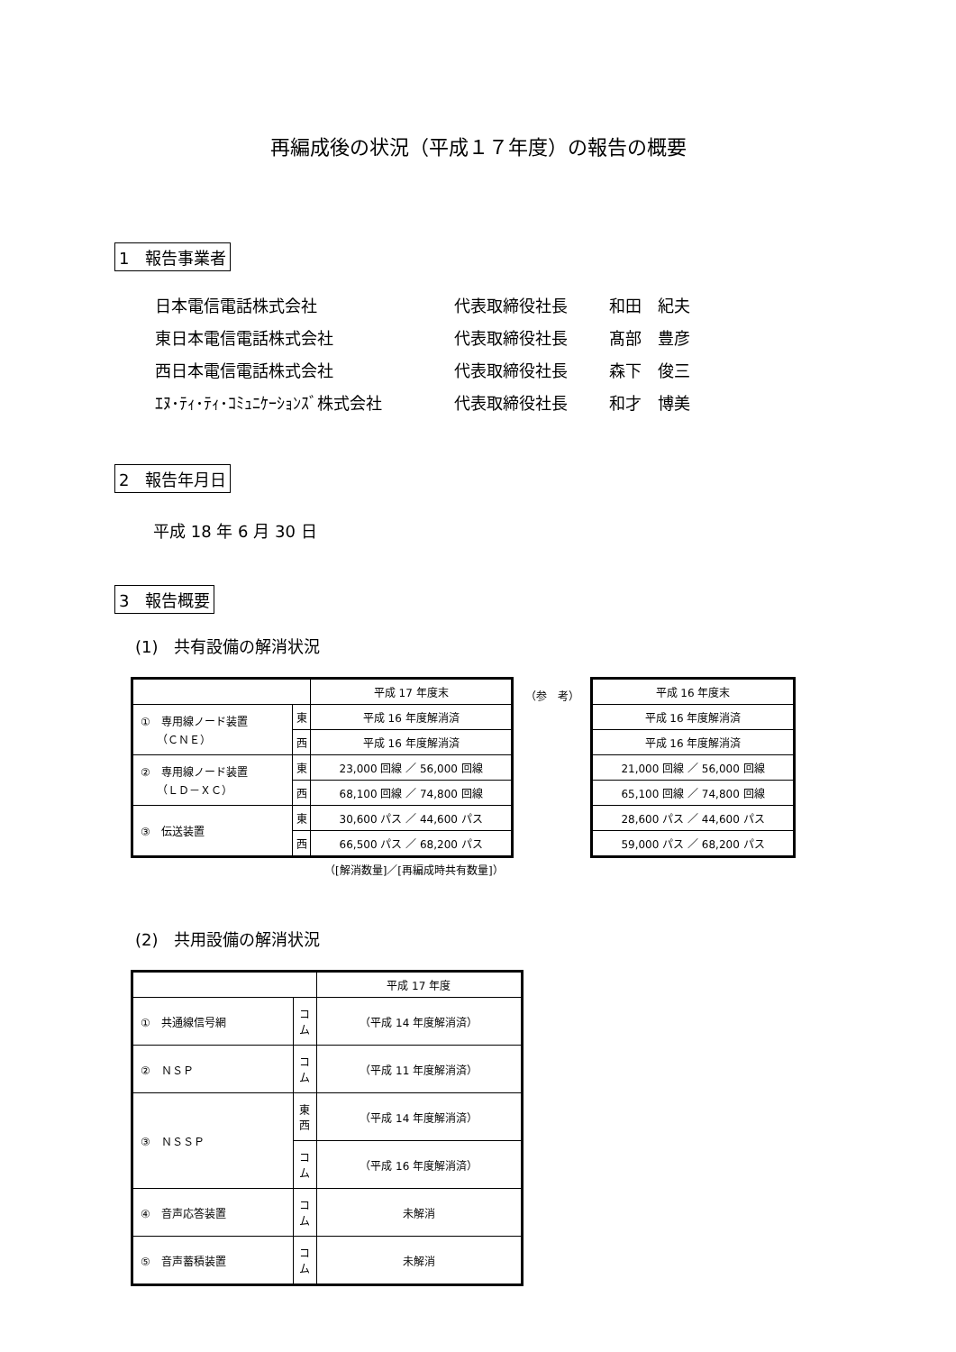再編成後の状況（平成１７年度）の報告の概要
1　報告事業者
| 日本電信電話株式会社 | 代表取締役社長 | 和田 紀夫 |
| 東日本電信電話株式会社 | 代表取締役社長 | 髙部 豊彦 |
| 西日本電信電話株式会社 | 代表取締役社長 | 森下 俊三 |
| ｴﾇ･ﾃｨ･ﾃｨ･ｺﾐｭﾆｹｰｼｮﾝｽﾞ株式会社 | 代表取締役社長 | 和才 博美 |
2　報告年月日
平成 18 年 6 月 30 日
3　報告概要
(1)　共有設備の解消状況
| | | 平成 17 年度末 |
| ① 専用線ノード装置 （ＣＮＥ） | 東 | 平成 16 年度解消済 |
| | 西 | 平成 16 年度解消済 |
| ② 専用線ノード装置 （ＬＤ－ＸＣ） | 東 | 23,000 回線 ／ 56,000 回線 |
| | 西 | 68,100 回線 ／ 74,800 回線 |
| ③ 伝送装置 | 東 | 30,600 パス ／ 44,600 パス |
| | 西 | 66,500 パス ／ 68,200 パス |
（参　考）
| 平成 16 年度末 |
| 平成 16 年度解消済 |
| 平成 16 年度解消済 |
| 21,000 回線 ／ 56,000 回線 |
| 65,100 回線 ／ 74,800 回線 |
| 28,600 パス ／ 44,600 パス |
| 59,000 パス ／ 68,200 パス |
（[解消数量]／[再編成時共有数量]）
(2)　共用設備の解消状況
| | | 平成 17 年度 |
| ① 共通線信号網 | コ ム | （平成 14 年度解消済） |
| ② ＮＳＰ | コ ム | （平成 11 年度解消済） |
| ③ ＮＳＳＰ | 東 西 | （平成 14 年度解消済） |
| | コ ム | （平成 16 年度解消済） |
| ④ 音声応答装置 | コ ム | 未解消 |
| ⑤ 音声蓄積装置 | コ ム | 未解消 |